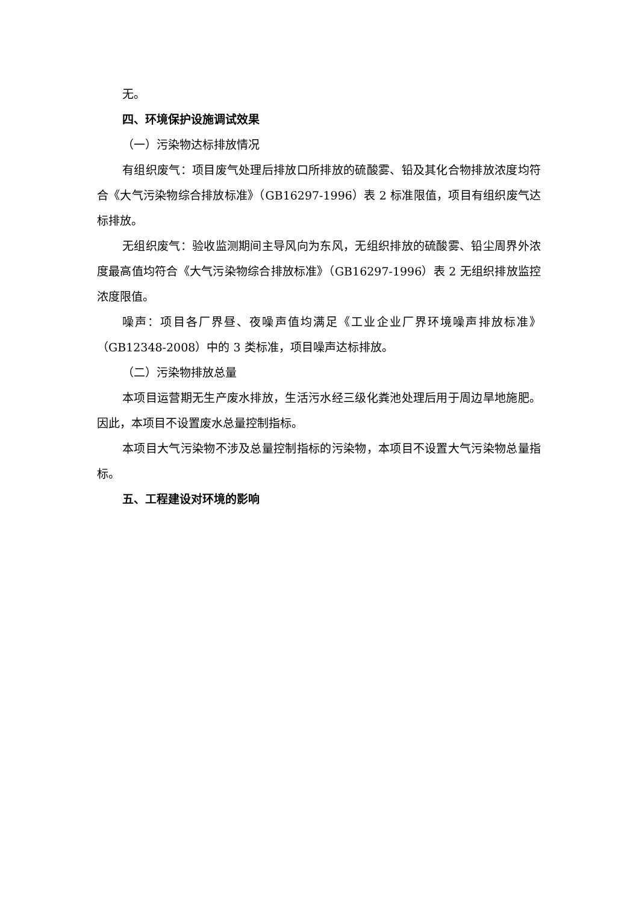无。
四、环境保护设施调试效果
（一）污染物达标排放情况
有组织废气：项目废气处理后排放口所排放的硫酸雾、铅及其化合物排放浓度均符合《大气污染物综合排放标准》（GB16297-1996）表 2 标准限值，项目有组织废气达标排放。
无组织废气：验收监测期间主导风向为东风，无组织排放的硫酸雾、铅尘周界外浓度最高值均符合《大气污染物综合排放标准》（GB16297-1996）表 2 无组织排放监控浓度限值。
噪声：项目各厂界昼、夜噪声值均满足《工业企业厂界环境噪声排放标准》（GB12348-2008）中的 3 类标准，项目噪声达标排放。
（二）污染物排放总量
本项目运营期无生产废水排放，生活污水经三级化粪池处理后用于周边旱地施肥。因此，本项目不设置废水总量控制指标。
本项目大气污染物不涉及总量控制指标的污染物，本项目不设置大气污染物总量指标。
五、工程建设对环境的影响